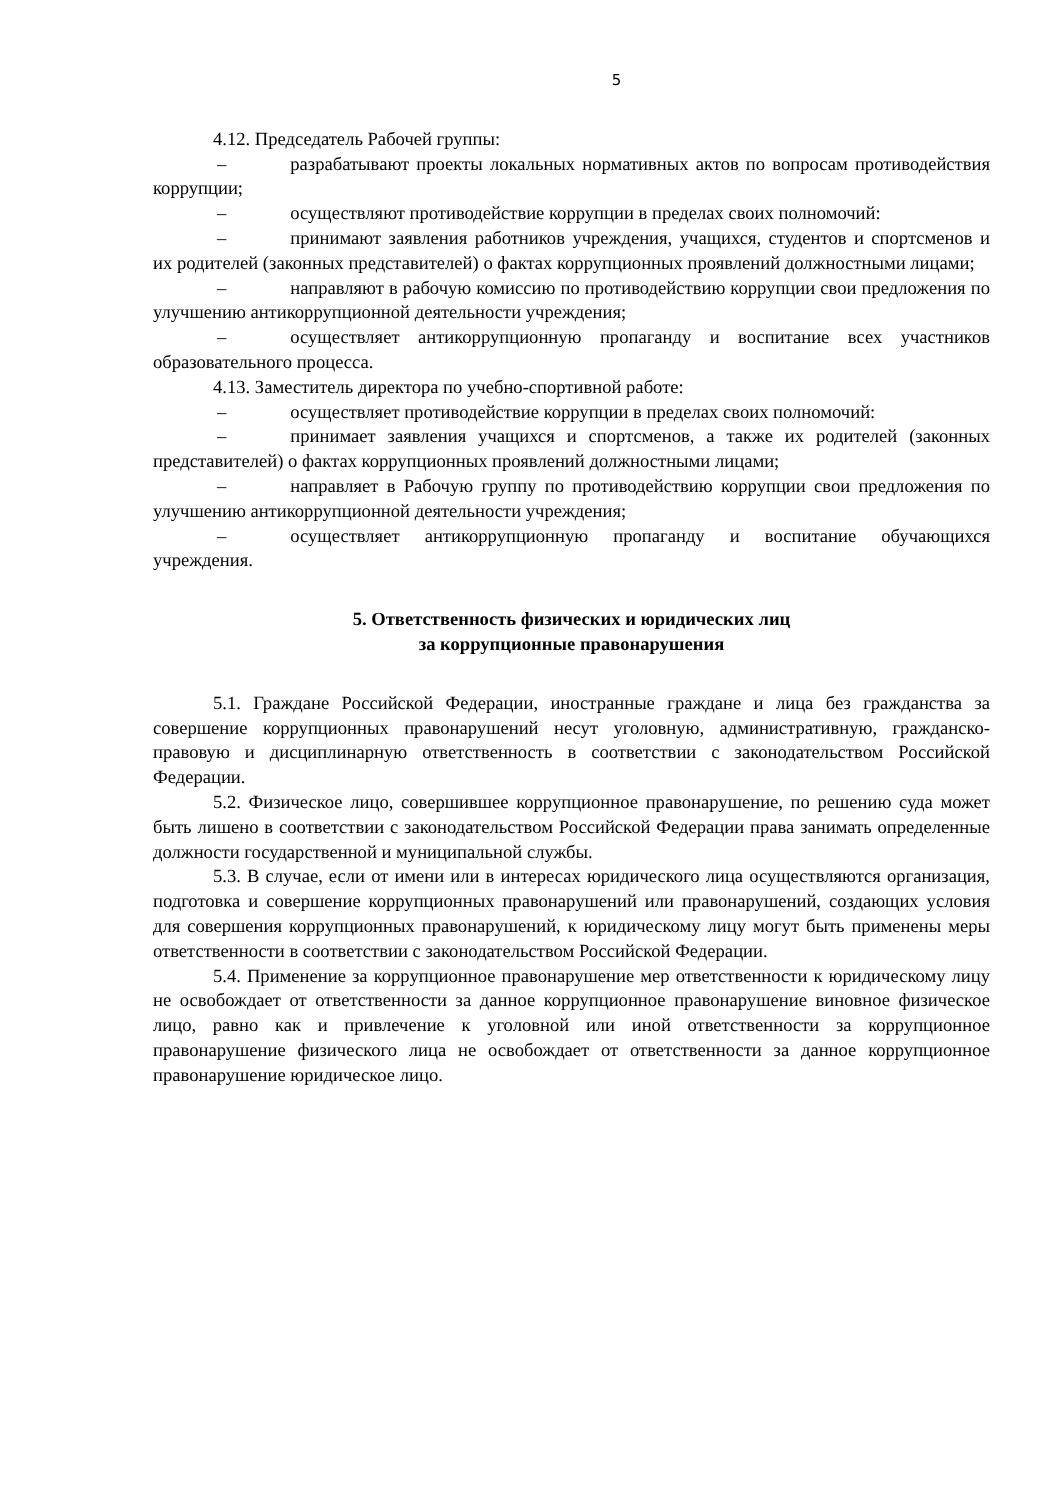5
4.12. Председатель Рабочей группы:
– разрабатывают проекты локальных нормативных актов по вопросам противодействия коррупции;
– осуществляют противодействие коррупции в пределах своих полномочий:
– принимают заявления работников учреждения, учащихся, студентов и спортсменов и их родителей (законных представителей) о фактах коррупционных проявлений должностными лицами;
– направляют в рабочую комиссию по противодействию коррупции свои предложения по улучшению антикоррупционной деятельности учреждения;
– осуществляет антикоррупционную пропаганду и воспитание всех участников образовательного процесса.
4.13. Заместитель директора по учебно-спортивной работе:
– осуществляет противодействие коррупции в пределах своих полномочий:
– принимает заявления учащихся и спортсменов, а также их родителей (законных представителей) о фактах коррупционных проявлений должностными лицами;
– направляет в Рабочую группу по противодействию коррупции свои предложения по улучшению антикоррупционной деятельности учреждения;
– осуществляет антикоррупционную пропаганду и воспитание обучающихся учреждения.
5. Ответственность физических и юридических лиц
за коррупционные правонарушения
5.1. Граждане Российской Федерации, иностранные граждане и лица без гражданства за совершение коррупционных правонарушений несут уголовную, административную, гражданско-правовую и дисциплинарную ответственность в соответствии с законодательством Российской Федерации.
5.2. Физическое лицо, совершившее коррупционное правонарушение, по решению суда может быть лишено в соответствии с законодательством Российской Федерации права занимать определенные должности государственной и муниципальной службы.
5.3. В случае, если от имени или в интересах юридического лица осуществляются организация, подготовка и совершение коррупционных правонарушений или правонарушений, создающих условия для совершения коррупционных правонарушений, к юридическому лицу могут быть применены меры ответственности в соответствии с законодательством Российской Федерации.
5.4. Применение за коррупционное правонарушение мер ответственности к юридическому лицу не освобождает от ответственности за данное коррупционное правонарушение виновное физическое лицо, равно как и привлечение к уголовной или иной ответственности за коррупционное правонарушение физического лица не освобождает от ответственности за данное коррупционное правонарушение юридическое лицо.